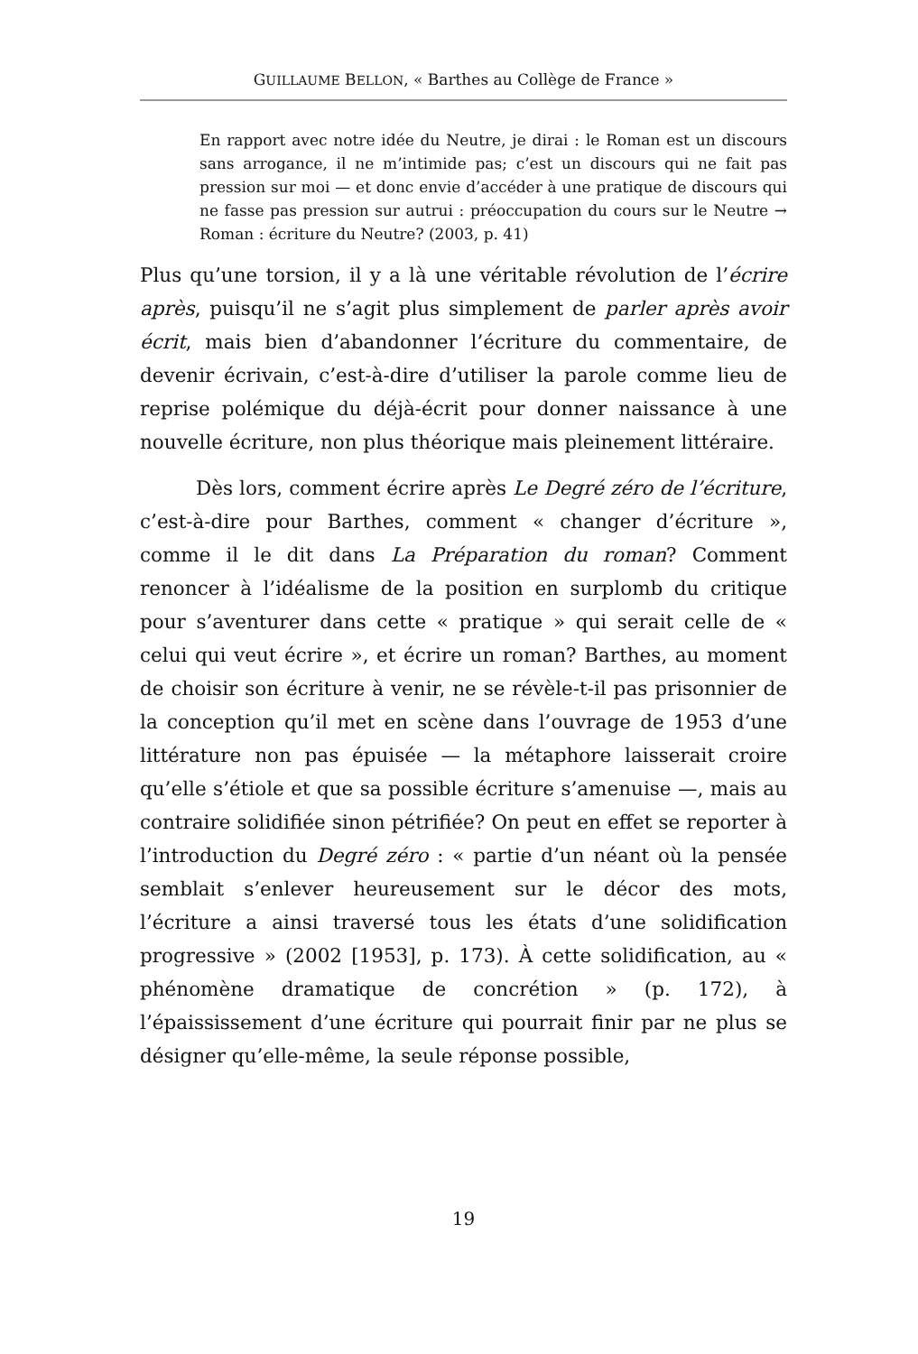GUILLAUME BELLON, « Barthes au Collège de France »
En rapport avec notre idée du Neutre, je dirai : le Roman est un discours sans arrogance, il ne m’intimide pas; c’est un discours qui ne fait pas pression sur moi — et donc envie d’accéder à une pratique de discours qui ne fasse pas pression sur autrui : préoccupation du cours sur le Neutre → Roman : écriture du Neutre? (2003, p. 41)
Plus qu’une torsion, il y a là une véritable révolution de l’écrire après, puisqu’il ne s’agit plus simplement de parler après avoir écrit, mais bien d’abandonner l’écriture du commentaire, de devenir écrivain, c’est-à-dire d’utiliser la parole comme lieu de reprise polémique du déjà-écrit pour donner naissance à une nouvelle écriture, non plus théorique mais pleinement littéraire.
Dès lors, comment écrire après Le Degré zéro de l’écriture, c’est-à-dire pour Barthes, comment « changer d’écriture », comme il le dit dans La Préparation du roman? Comment renoncer à l’idéalisme de la position en surplomb du critique pour s’aventurer dans cette « pratique » qui serait celle de « celui qui veut écrire », et écrire un roman? Barthes, au moment de choisir son écriture à venir, ne se révèle-t-il pas prisonnier de la conception qu’il met en scène dans l’ouvrage de 1953 d’une littérature non pas épuisée — la métaphore laisserait croire qu’elle s’étiole et que sa possible écriture s’amenuise —, mais au contraire solidifiée sinon pétrifiée? On peut en effet se reporter à l’introduction du Degré zéro : « partie d’un néant où la pensée semblait s’enlever heureusement sur le décor des mots, l’écriture a ainsi traversé tous les états d’une solidification progressive » (2002 [1953], p. 173). À cette solidification, au « phénomène dramatique de concrétion » (p. 172), à l’épaississement d’une écriture qui pourrait finir par ne plus se désigner qu’elle-même, la seule réponse possible,
19